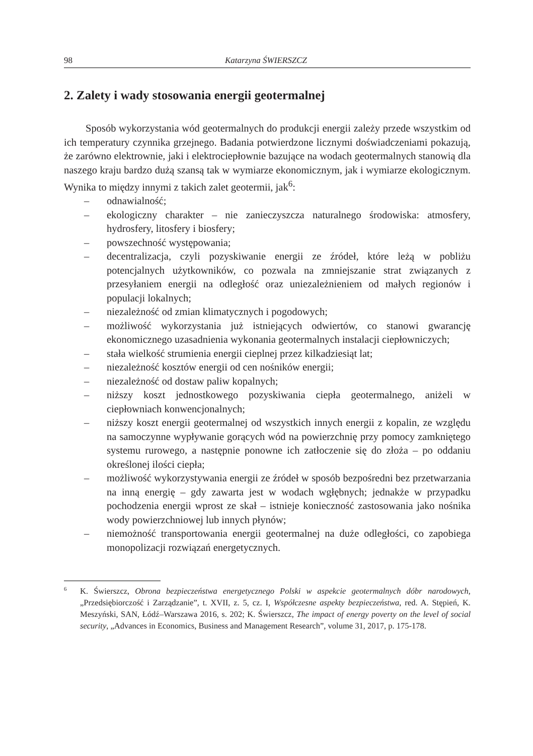98 Katarzyna ŚWIERSZCZ
2. Zalety i wady stosowania energii geotermalnej
Sposób wykorzystania wód geotermalnych do produkcji energii zależy przede wszystkim od ich temperatury czynnika grzejnego. Badania potwierdzone licznymi doświadczeniami pokazują, że zarówno elektrownie, jaki i elektrociepłownie bazujące na wodach geotermalnych stanowią dla naszego kraju bardzo dużą szansą tak w wymiarze ekonomicznym, jak i wymiarze ekologicznym. Wynika to między innymi z takich zalet geotermii, jak<sup>6</sup>:
– odnawialność;
– ekologiczny charakter – nie zanieczyszcza naturalnego środowiska: atmosfery, hydrosfery, litosfery i biosfery;
– powszechność występowania;
– decentralizacja, czyli pozyskiwanie energii ze źródeł, które leżą w pobliżu potencjalnych użytkowników, co pozwala na zmniejszanie strat związanych z przesyłaniem energii na odległość oraz uniezależnieniem od małych regionów i populacji lokalnych;
– niezależność od zmian klimatycznych i pogodowych;
– możliwość wykorzystania już istniejących odwiertów, co stanowi gwarancję ekonomicznego uzasadnienia wykonania geotermalnych instalacji ciepłowniczych;
– stała wielkość strumienia energii cieplnej przez kilkadziesiąt lat;
– niezależność kosztów energii od cen nośników energii;
– niezależność od dostaw paliw kopalnych;
– niższy koszt jednostkowego pozyskiwania ciepła geotermalnego, aniżeli w ciepłowniach konwencjonalnych;
– niższy koszt energii geotermalnej od wszystkich innych energii z kopalin, ze względu na samoczynne wypływanie gorących wód na powierzchnię przy pomocy zamkniętego systemu rurowego, a następnie ponowne ich zatłoczenie się do złoża – po oddaniu określonej ilości ciepła;
– możliwość wykorzystywania energii ze źródeł w sposób bezpośredni bez przetwarzania na inną energię – gdy zawarta jest w wodach wgłębnych; jednakże w przypadku pochodzenia energii wprost ze skał – istnieje konieczność zastosowania jako nośnika wody powierzchniowej lub innych płynów;
– niemożność transportowania energii geotermalnej na duże odległości, co zapobiega monopolizacji rozwiązań energetycznych.
6 K. Świerszcz, Obrona bezpieczeństwa energetycznego Polski w aspekcie geotermalnych dóbr narodowych, „Przedsiębiorczość i Zarządzanie”, t. XVII, z. 5, cz. I, Współczesne aspekty bezpieczeństwa, red. A. Stępień, K. Meszyński, SAN, Łódź–Warszawa 2016, s. 202; K. Świerszcz, The impact of energy poverty on the level of social security, „Advances in Economics, Business and Management Research”, volume 31, 2017, p. 175-178.